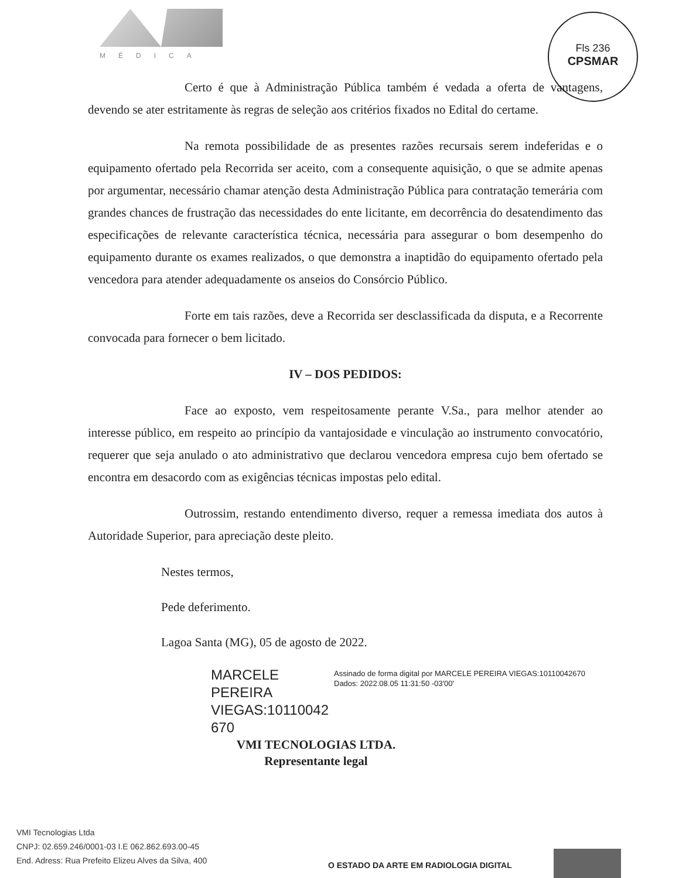MÉDICA
Fls 236
CPSMAR
Certo é que à Administração Pública também é vedada a oferta de vantagens, devendo se ater estritamente às regras de seleção aos critérios fixados no Edital do certame.
Na remota possibilidade de as presentes razões recursais serem indeferidas e o equipamento ofertado pela Recorrida ser aceito, com a consequente aquisição, o que se admite apenas por argumentar, necessário chamar atenção desta Administração Pública para contratação temerária com grandes chances de frustração das necessidades do ente licitante, em decorrência do desatendimento das especificações de relevante característica técnica, necessária para assegurar o bom desempenho do equipamento durante os exames realizados, o que demonstra a inaptidão do equipamento ofertado pela vencedora para atender adequadamente os anseios do Consórcio Público.
Forte em tais razões, deve a Recorrida ser desclassificada da disputa, e a Recorrente convocada para fornecer o bem licitado.
IV – DOS PEDIDOS:
Face ao exposto, vem respeitosamente perante V.Sa., para melhor atender ao interesse público, em respeito ao princípio da vantajosidade e vinculação ao instrumento convocatório, requerer que seja anulado o ato administrativo que declarou vencedora empresa cujo bem ofertado se encontra em desacordo com as exigências técnicas impostas pelo edital.
Outrossim, restando entendimento diverso, requer a remessa imediata dos autos à Autoridade Superior, para apreciação deste pleito.
Nestes termos,
Pede deferimento.
Lagoa Santa (MG), 05 de agosto de 2022.
MARCELE PEREIRA VIEGAS:10110042 670
Assinado de forma digital por MARCELE PEREIRA VIEGAS:10110042670
Dados: 2022.08.05 11:31:50 -03'00'
VMI TECNOLOGIAS LTDA.
Representante legal
VMI Tecnologias Ltda
CNPJ: 02.659.246/0001-03 I.E 062.862.693.00-45
End. Adress: Rua Prefeito Elizeu Alves da Silva, 400
O ESTADO DA ARTE EM RADIOLOGIA DIGITAL